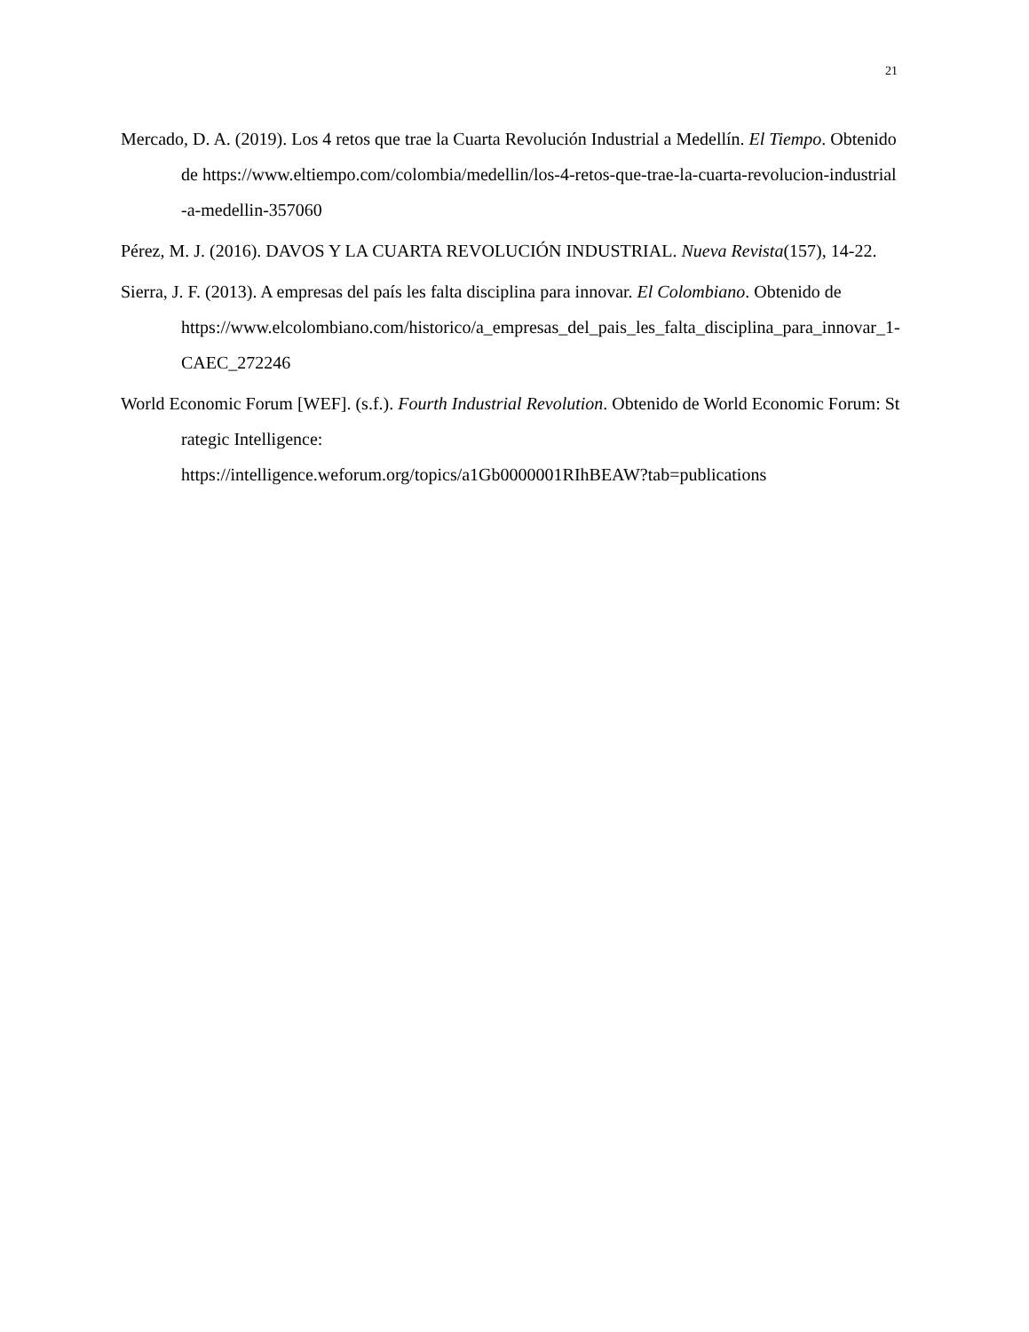21
Mercado, D. A. (2019). Los 4 retos que trae la Cuarta Revolución Industrial a Medellín. El Tiempo. Obtenido de https://www.eltiempo.com/colombia/medellin/los-4-retos-que-trae-la-cuarta-revolucion-industrial-a-medellin-357060
Pérez, M. J. (2016). DAVOS Y LA CUARTA REVOLUCIÓN INDUSTRIAL. Nueva Revista(157), 14-22.
Sierra, J. F. (2013). A empresas del país les falta disciplina para innovar. El Colombiano. Obtenido de
https://www.elcolombiano.com/historico/a_empresas_del_pais_les_falta_disciplina_para_innovar_1-CAEC_272246
World Economic Forum [WEF]. (s.f.). Fourth Industrial Revolution. Obtenido de World Economic Forum: Strategic Intelligence:
https://intelligence.weforum.org/topics/a1Gb0000001RIhBEAW?tab=publications